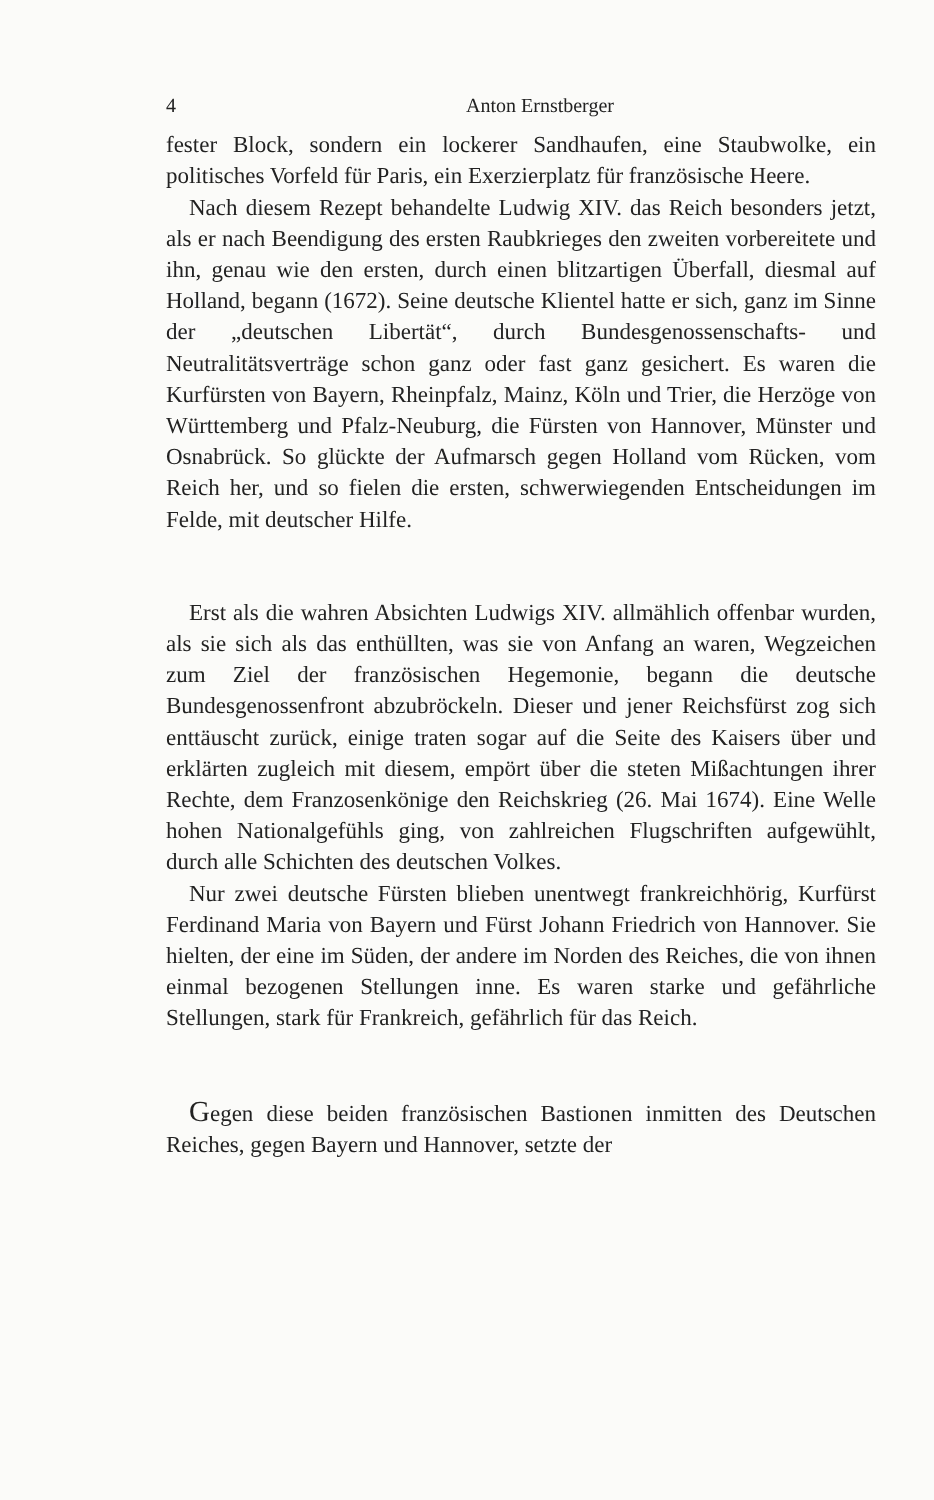4 Anton Ernstberger
fester Block, sondern ein lockerer Sandhaufen, eine Staubwolke, ein politisches Vorfeld für Paris, ein Exerzierplatz für französische Heere.
Nach diesem Rezept behandelte Ludwig XIV. das Reich besonders jetzt, als er nach Beendigung des ersten Raubkrieges den zweiten vorbereitete und ihn, genau wie den ersten, durch einen blitzartigen Überfall, diesmal auf Holland, begann (1672). Seine deutsche Klientel hatte er sich, ganz im Sinne der „deutschen Libertät“, durch Bundesgenossenschafts- und Neutralitätsverträge schon ganz oder fast ganz gesichert. Es waren die Kurfürsten von Bayern, Rheinpfalz, Mainz, Köln und Trier, die Herzöge von Württemberg und Pfalz-Neuburg, die Fürsten von Hannover, Münster und Osnabrück. So glückte der Aufmarsch gegen Holland vom Rücken, vom Reich her, und so fielen die ersten, schwerwiegenden Entscheidungen im Felde, mit deutscher Hilfe.
Erst als die wahren Absichten Ludwigs XIV. allmählich offenbar wurden, als sie sich als das enthüllten, was sie von Anfang an waren, Wegzeichen zum Ziel der französischen Hegemonie, begann die deutsche Bundesgenossenfront abzubröckeln. Dieser und jener Reichsfürst zog sich enttäuscht zurück, einige traten sogar auf die Seite des Kaisers über und erklärten zugleich mit diesem, empört über die steten Mißachtungen ihrer Rechte, dem Franzosenkönige den Reichskrieg (26. Mai 1674). Eine Welle hohen Nationalgefühls ging, von zahlreichen Flugschriften aufgewühlt, durch alle Schichten des deutschen Volkes.
Nur zwei deutsche Fürsten blieben unentwegt frankreichhörig, Kurfürst Ferdinand Maria von Bayern und Fürst Johann Friedrich von Hannover. Sie hielten, der eine im Süden, der andere im Norden des Reiches, die von ihnen einmal bezogenen Stellungen inne. Es waren starke und gefährliche Stellungen, stark für Frankreich, gefährlich für das Reich.
Gegen diese beiden französischen Bastionen inmitten des Deutschen Reiches, gegen Bayern und Hannover, setzte der